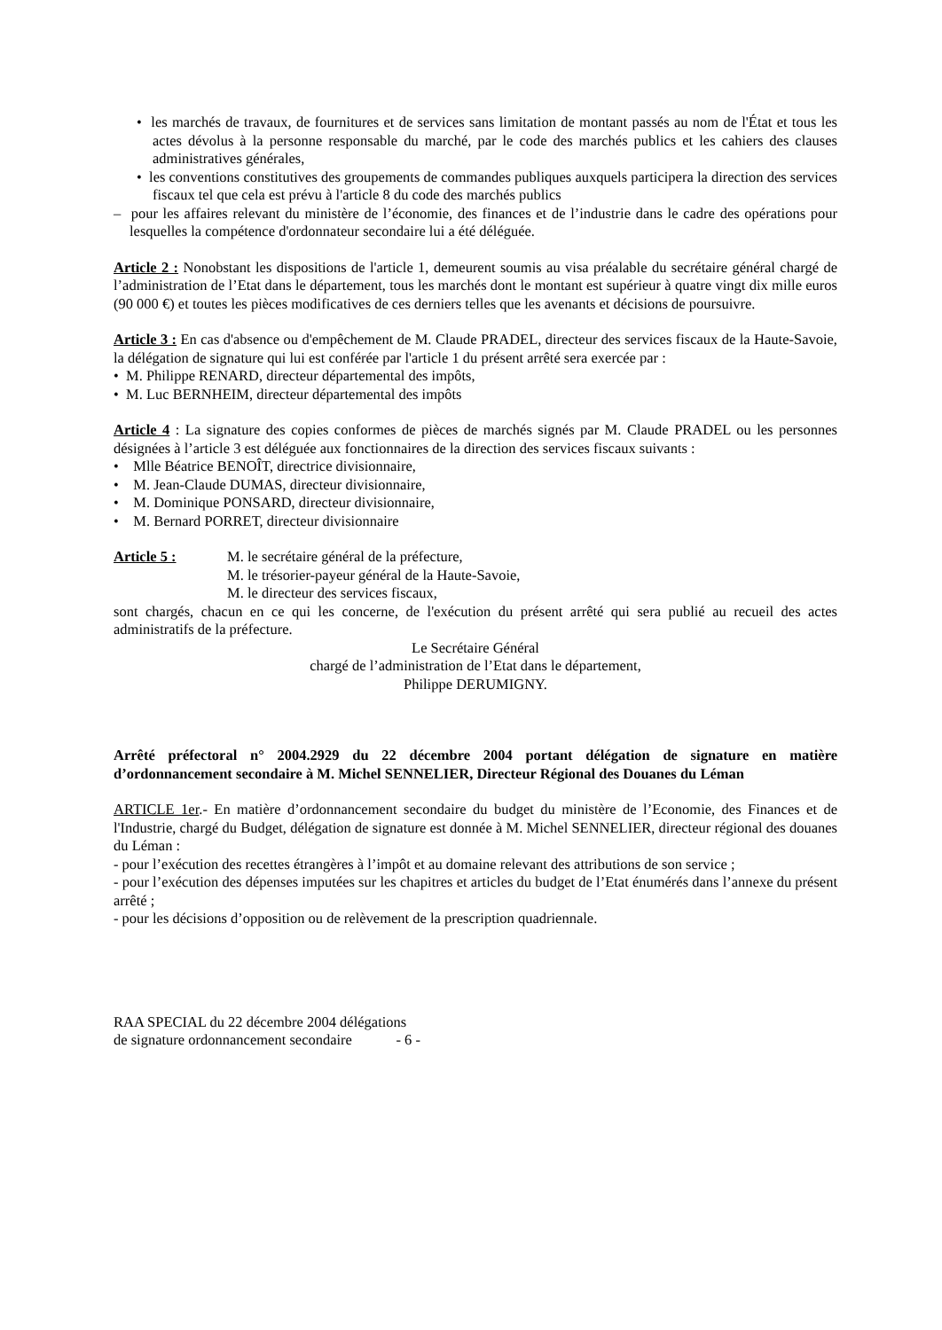• les marchés de travaux, de fournitures et de services sans limitation de montant passés au nom de l'État et tous les actes dévolus à la personne responsable du marché, par le code des marchés publics et les cahiers des clauses administratives générales,
• les conventions constitutives des groupements de commandes publiques auxquels participera la direction des services fiscaux tel que cela est prévu à l'article 8 du code des marchés publics
– pour les affaires relevant du ministère de l’économie, des finances et de l’industrie dans le cadre des opérations pour lesquelles la compétence d'ordonnateur secondaire lui a été déléguée.
Article 2 : Nonobstant les dispositions de l'article 1, demeurent soumis au visa préalable du secrétaire général chargé de l’administration de l’Etat dans le département, tous les marchés dont le montant est supérieur à quatre vingt dix mille euros (90 000 €) et toutes les pièces modificatives de ces derniers telles que les avenants et décisions de poursuivre.
Article 3 : En cas d'absence ou d'empêchement de M. Claude PRADEL, directeur des services fiscaux de la Haute-Savoie, la délégation de signature qui lui est conférée par l'article 1 du présent arrêté sera exercée par :
• M. Philippe RENARD, directeur départemental des impôts,
• M. Luc BERNHEIM, directeur départemental des impôts
Article 4 : La signature des copies conformes de pièces de marchés signés par M. Claude PRADEL ou les personnes désignées à l’article 3 est déléguée aux fonctionnaires de la direction des services fiscaux suivants :
• Mlle Béatrice BENOÎT, directrice divisionnaire,
• M. Jean-Claude DUMAS, directeur divisionnaire,
• M. Dominique PONSARD, directeur divisionnaire,
• M. Bernard PORRET, directeur divisionnaire
Article 5 : M. le secrétaire général de la préfecture,
M. le trésorier-payeur général de la Haute-Savoie,
M. le directeur des services fiscaux,
sont chargés, chacun en ce qui les concerne, de l'exécution du présent arrêté qui sera publié au recueil des actes administratifs de la préfecture.
Le Secrétaire Général
chargé de l’administration de l’Etat dans le département,
Philippe DERUMIGNY.
Arrêté préfectoral n° 2004.2929 du 22 décembre 2004 portant délégation de signature en matière d’ordonnancement secondaire à M. Michel SENNELIER, Directeur Régional des Douanes du Léman
ARTICLE 1er.- En matière d’ordonnancement secondaire du budget du ministère de l’Economie, des Finances et de l'Industrie, chargé du Budget, délégation de signature est donnée à M. Michel SENNELIER, directeur régional des douanes du Léman :
- pour l’exécution des recettes étrangères à l’impôt et au domaine relevant des attributions de son service ;
- pour l’exécution des dépenses imputées sur les chapitres et articles du budget de l’Etat énumérés dans l’annexe du présent arrêté ;
- pour les décisions d’opposition ou de relèvement de la prescription quadriennale.
RAA SPECIAL du 22 décembre 2004 délégations
de signature ordonnancement secondaire - 6 -